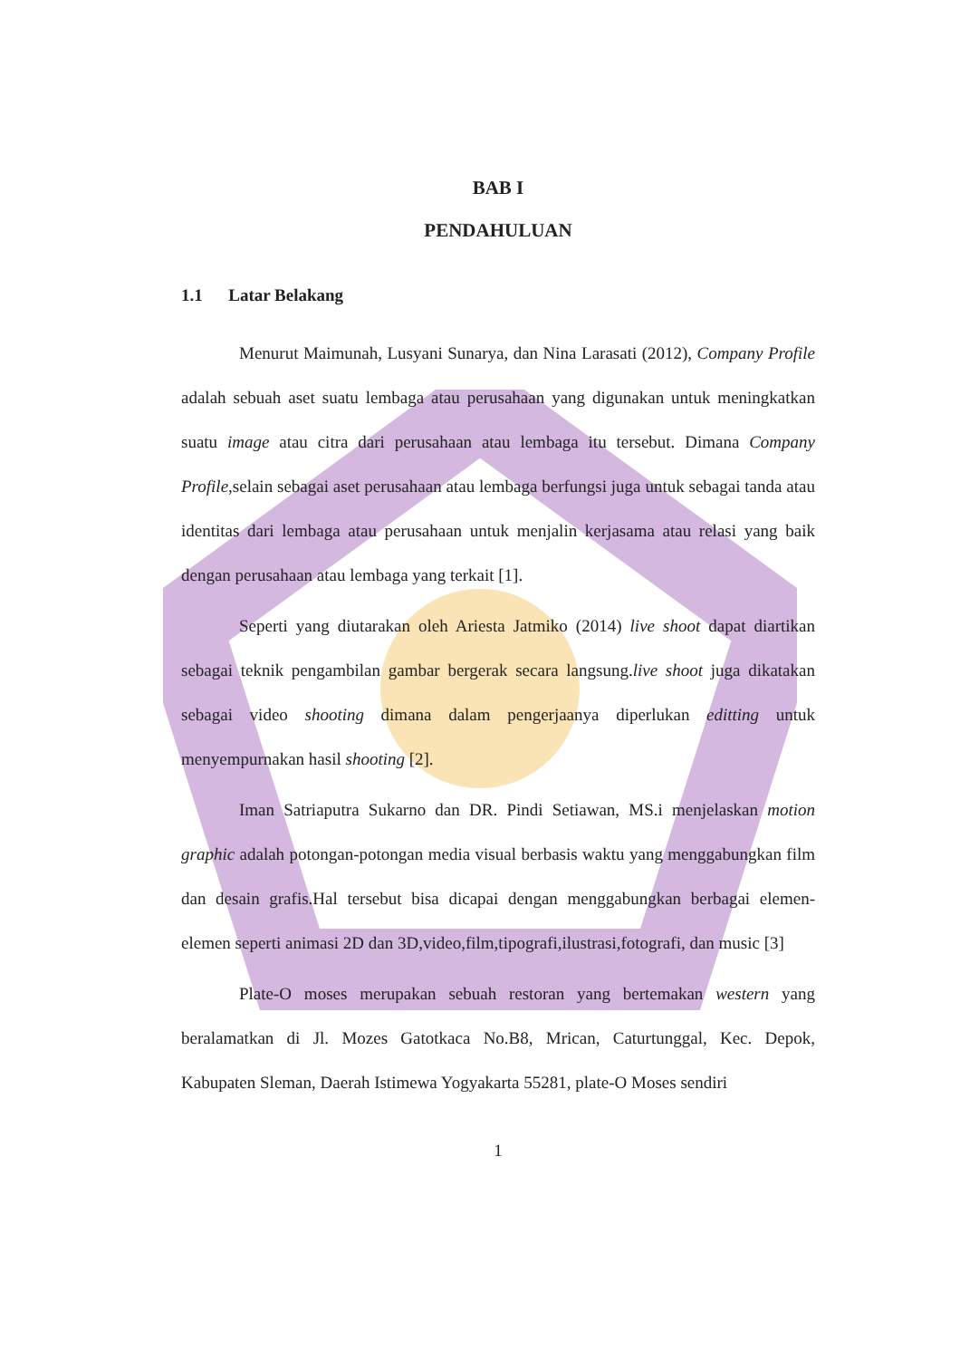BAB I
PENDAHULUAN
1.1 Latar Belakang
Menurut Maimunah, Lusyani Sunarya, dan Nina Larasati (2012), Company Profile adalah sebuah aset suatu lembaga atau perusahaan yang digunakan untuk meningkatkan suatu image atau citra dari perusahaan atau lembaga itu tersebut. Dimana Company Profile,selain sebagai aset perusahaan atau lembaga berfungsi juga untuk sebagai tanda atau identitas dari lembaga atau perusahaan untuk menjalin kerjasama atau relasi yang baik dengan perusahaan atau lembaga yang terkait [1].
Seperti yang diutarakan oleh Ariesta Jatmiko (2014) live shoot dapat diartikan sebagai teknik pengambilan gambar bergerak secara langsung.live shoot juga dikatakan sebagai video shooting dimana dalam pengerjaanya diperlukan editting untuk menyempurnakan hasil shooting [2].
Iman Satriaputra Sukarno dan DR. Pindi Setiawan, MS.i menjelaskan motion graphic adalah potongan-potongan media visual berbasis waktu yang menggabungkan film dan desain grafis.Hal tersebut bisa dicapai dengan menggabungkan berbagai elemen-elemen seperti animasi 2D dan 3D,video,film,tipografi,ilustrasi,fotografi, dan music [3]
Plate-O moses merupakan sebuah restoran yang bertemakan western yang beralamatkan di Jl. Mozes Gatotkaca No.B8, Mrican, Caturtunggal, Kec. Depok, Kabupaten Sleman, Daerah Istimewa Yogyakarta 55281, plate-O Moses sendiri
1